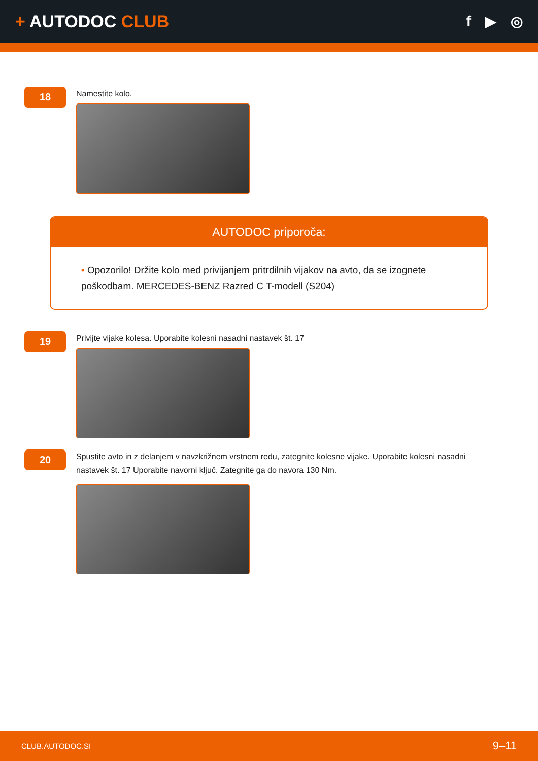+ AUTODOC CLUB
f ▶ ◎
18
Namestite kolo.
AUTODOC priporoča:
• Opozorilo! Držite kolo med privijanjem pritrdilnih vijakov na avto, da se izognete poškodbam. MERCEDES-BENZ Razred C T-modell (S204)
19
Privijte vijake kolesa. Uporabite kolesni nasadni nastavek št. 17
20
Spustite avto in z delanjem v navzkrižnem vrstnem redu, zategnite kolesne vijake. Uporabite kolesni nasadni nastavek št. 17 Uporabite navorni ključ. Zategnite ga do navora 130 Nm.
CLUB.AUTODOC.SI 9–11